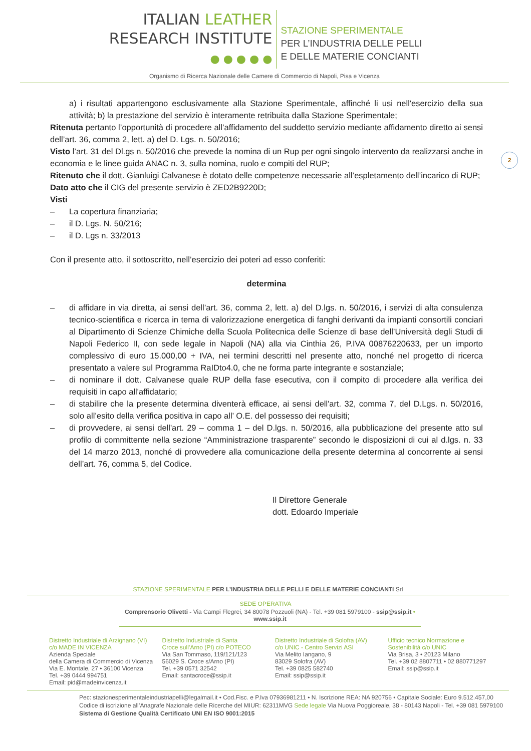ITALIAN LEATHER
RESEARCH INSTITUTE
● ● ● ● ●
STAZIONE SPERIMENTALE
PER L’INDUSTRIA DELLE PELLI
E DELLE MATERIE CONCIANTI
Organismo di Ricerca Nazionale delle Camere di Commercio di Napoli, Pisa e Vicenza
2
a) i risultati appartengono esclusivamente alla Stazione Sperimentale, affinché li usi nell'esercizio della sua attività; b) la prestazione del servizio è interamente retribuita dalla Stazione Sperimentale;
Ritenuta pertanto l’opportunità di procedere all’affidamento del suddetto servizio mediante affidamento diretto ai sensi dell’art. 36, comma 2, lett. a) del D. Lgs. n. 50/2016;
Visto l’art. 31 del Dl.gs n. 50/2016 che prevede la nomina di un Rup per ogni singolo intervento da realizzarsi anche in economia e le linee guida ANAC n. 3, sulla nomina, ruolo e compiti del RUP;
Ritenuto che il dott. Gianluigi Calvanese è dotato delle competenze necessarie all’espletamento dell’incarico di RUP;
Dato atto che il CIG del presente servizio è ZED2B9220D;
Visti
– La copertura finanziaria;
– il D. Lgs. N. 50/216;
– il D. Lgs n. 33/2013
Con il presente atto, il sottoscritto, nell’esercizio dei poteri ad esso conferiti:
determina
– di affidare in via diretta, ai sensi dell’art. 36, comma 2, lett. a) del D.lgs. n. 50/2016, i servizi di alta consulenza tecnico-scientifica e ricerca in tema di valorizzazione energetica di fanghi derivanti da impianti consortili conciari al Dipartimento di Scienze Chimiche della Scuola Politecnica delle Scienze di base dell’Università degli Studi di Napoli Federico II, con sede legale in Napoli (NA) alla via Cinthia 26, P.IVA 00876220633, per un importo complessivo di euro 15.000,00 + IVA, nei termini descritti nel presente atto, nonché nel progetto di ricerca presentato a valere sul Programma RaIDto4.0, che ne forma parte integrante e sostanziale;
– di nominare il dott. Calvanese quale RUP della fase esecutiva, con il compito di procedere alla verifica dei requisiti in capo all'affidatario;
– di stabilire che la presente determina diventerà efficace, ai sensi dell'art. 32, comma 7, del D.Lgs. n. 50/2016, solo all’esito della verifica positiva in capo all’ O.E. del possesso dei requisiti;
– di provvedere, ai sensi dell'art. 29 – comma 1 – del D.lgs. n. 50/2016, alla pubblicazione del presente atto sul profilo di committente nella sezione “Amministrazione trasparente” secondo le disposizioni di cui al d.lgs. n. 33 del 14 marzo 2013, nonché di provvedere alla comunicazione della presente determina al concorrente ai sensi dell’art. 76, comma 5, del Codice.
Il Direttore Generale
dott. Edoardo Imperiale
STAZIONE SPERIMENTALE PER L’INDUSTRIA DELLE PELLI E DELLE MATERIE CONCIANTI Srl
SEDE OPERATIVA
Comprensorio Olivetti - Via Campi Flegrei, 34 80078 Pozzuoli (NA) - Tel. +39 081 5979100 - ssip@ssip.it • www.ssip.it
Distretto Industriale di Arzignano (VI)
c/o MADE IN VICENZA
Azienda Speciale
della Camera di Commercio di Vicenza
Via E. Montale, 27 • 36100 Vicenza
Tel. +39 0444 994751
Email: pid@madeinvicenza.it
Distretto Industriale di Santa
Croce sull’Arno (PI) c/o POTECO
Via San Tommaso, 119/121/123
56029 S. Croce s/Arno (PI)
Tel. +39 0571 32542
Email: santacroce@ssip.it
Distretto Industriale di Solofra (AV)
c/o UNIC - Centro Servizi ASI
Via Melito Iangano, 9
83029 Solofra (AV)
Tel. +39 0825 582740
Email: ssip@ssip.it
Ufficio tecnico Normazione e
Sostenibilità c/o UNIC
Via Brisa, 3 • 20123 Milano
Tel. +39 02 8807711 • 02 880771297
Email: ssip@ssip.it
Pec: stazionesperimentaleindustriapelli@legalmail.it • Cod.Fisc. e P.Iva 07936981211 • N. Iscrizione REA: NA 920756 • Capitale Sociale: Euro 9.512.457,00
Codice di iscrizione all’Anagrafe Nazionale delle Ricerche del MIUR: 62311MVG Sede legale Via Nuova Poggioreale, 38 - 80143 Napoli - Tel. +39 081 5979100
Sistema di Gestione Qualità Certificato UNI EN ISO 9001:2015